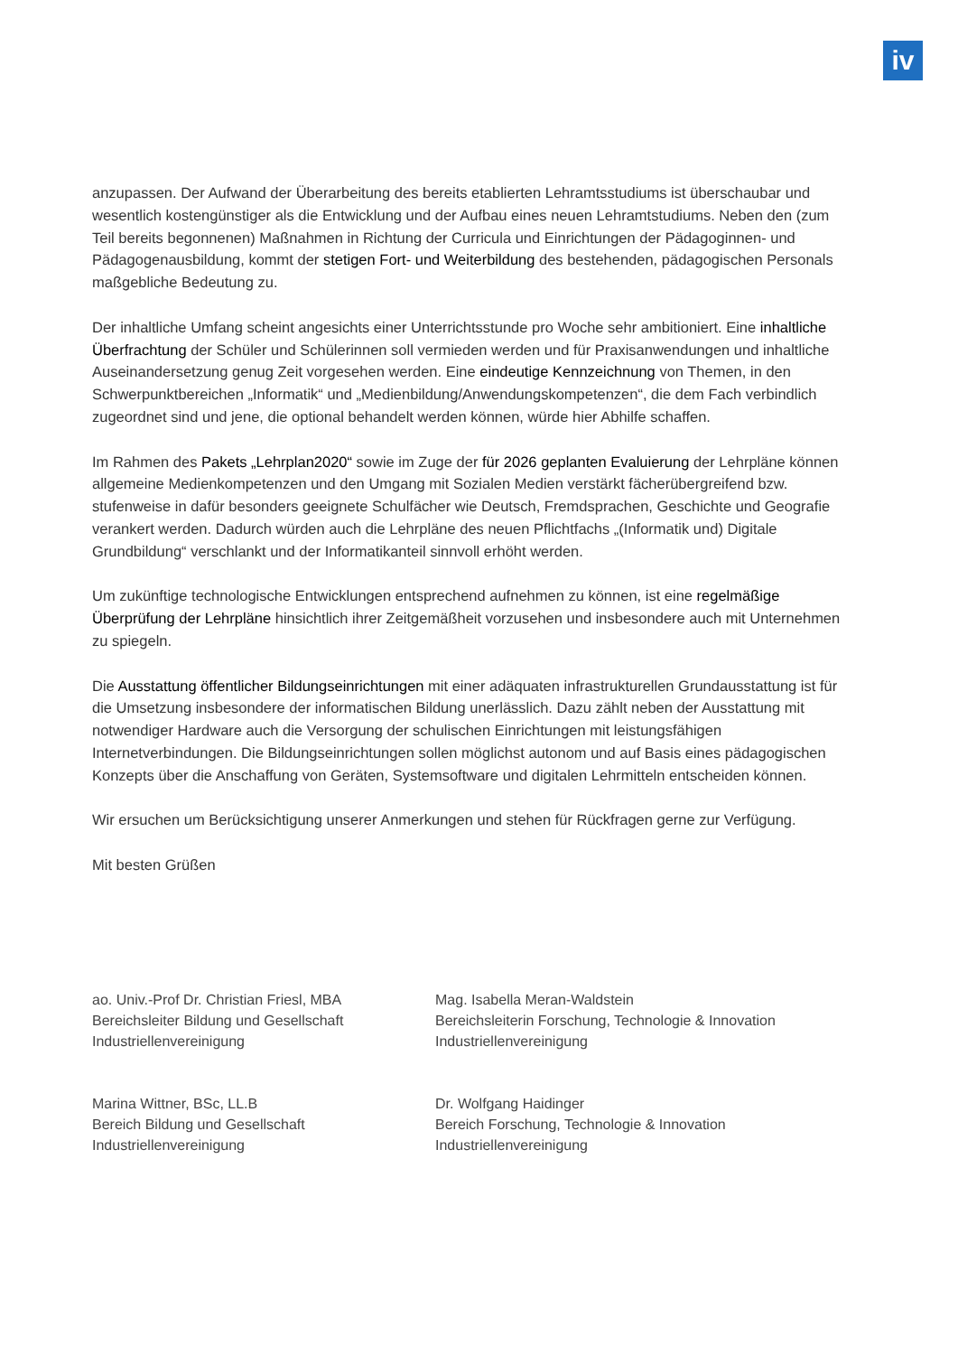iv
anzupassen. Der Aufwand der Überarbeitung des bereits etablierten Lehramtsstudiums ist überschaubar und wesentlich kostengünstiger als die Entwicklung und der Aufbau eines neuen Lehramtstudiums. Neben den (zum Teil bereits begonnenen) Maßnahmen in Richtung der Curricula und Einrichtungen der Pädagoginnen- und Pädagogenausbildung, kommt der stetigen Fort- und Weiterbildung des bestehenden, pädagogischen Personals maßgebliche Bedeutung zu.
Der inhaltliche Umfang scheint angesichts einer Unterrichtsstunde pro Woche sehr ambitioniert. Eine inhaltliche Überfrachtung der Schüler und Schülerinnen soll vermieden werden und für Praxisanwendungen und inhaltliche Auseinandersetzung genug Zeit vorgesehen werden. Eine eindeutige Kennzeichnung von Themen, in den Schwerpunktbereichen „Informatik“ und „Medienbildung/Anwendungskompetenzen“, die dem Fach verbindlich zugeordnet sind und jene, die optional behandelt werden können, würde hier Abhilfe schaffen.
Im Rahmen des Pakets „Lehrplan2020“ sowie im Zuge der für 2026 geplanten Evaluierung der Lehrpläne können allgemeine Medienkompetenzen und den Umgang mit Sozialen Medien verstärkt fächerübergreifend bzw. stufenweise in dafür besonders geeignete Schulfächer wie Deutsch, Fremdsprachen, Geschichte und Geografie verankert werden. Dadurch würden auch die Lehrpläne des neuen Pflichtfachs „(Informatik und) Digitale Grundbildung“ verschlankt und der Informatikanteil sinnvoll erhöht werden.
Um zukünftige technologische Entwicklungen entsprechend aufnehmen zu können, ist eine regelmäßige Überprüfung der Lehrpläne hinsichtlich ihrer Zeitgemäßheit vorzusehen und insbesondere auch mit Unternehmen zu spiegeln.
Die Ausstattung öffentlicher Bildungseinrichtungen mit einer adäquaten infrastrukturellen Grundausstattung ist für die Umsetzung insbesondere der informatischen Bildung unerlässlich. Dazu zählt neben der Ausstattung mit notwendiger Hardware auch die Versorgung der schulischen Einrichtungen mit leistungsfähigen Internetverbindungen. Die Bildungseinrichtungen sollen möglichst autonom und auf Basis eines pädagogischen Konzepts über die Anschaffung von Geräten, Systemsoftware und digitalen Lehrmitteln entscheiden können.
Wir ersuchen um Berücksichtigung unserer Anmerkungen und stehen für Rückfragen gerne zur Verfügung.
Mit besten Grüßen
ao. Univ.-Prof Dr. Christian Friesl, MBA
Bereichsleiter Bildung und Gesellschaft
Industriellenvereinigung
Marina Wittner, BSc, LL.B
Bereich Bildung und Gesellschaft
Industriellenvereinigung
Mag. Isabella Meran-Waldstein
Bereichsleiterin Forschung, Technologie & Innovation
Industriellenvereinigung
Dr. Wolfgang Haidinger
Bereich Forschung, Technologie & Innovation
Industriellenvereinigung